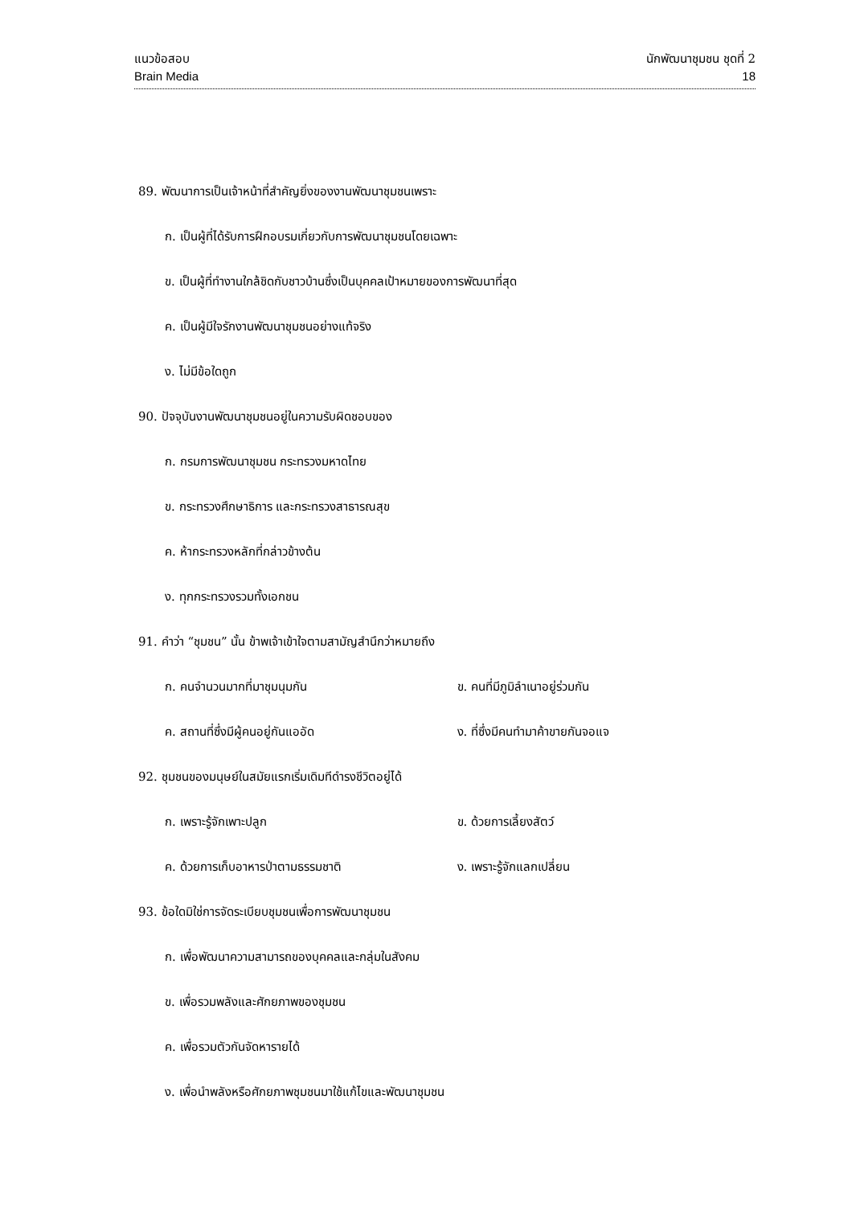แนวข้อสอบ นักพัฒนาชุมชน ชุดที่ 2
Brain Media 18
89. พัฒนาการเป็นเจ้าหน้าที่สำคัญยิ่งของงานพัฒนาชุมชนเพราะ
ก. เป็นผู้ที่ได้รับการฝึกอบรมเกี่ยวกับการพัฒนาชุมชนโดยเฉพาะ
ข. เป็นผู้ที่ทำงานใกล้ชิดกับชาวบ้านซึ่งเป็นบุคคลเป้าหมายของการพัฒนาที่สุด
ค. เป็นผู้มีใจรักงานพัฒนาชุมชนอย่างแท้จริง
ง. ไม่มีข้อใดถูก
90. ปัจจุบันงานพัฒนาชุมชนอยู่ในความรับผิดชอบของ
ก. กรมการพัฒนาชุมชน กระทรวงมหาดไทย
ข. กระทรวงศึกษาธิการ และกระทรวงสาธารณสุข
ค. ห้ากระทรวงหลักที่กล่าวข้างต้น
ง. ทุกกระทรวงรวมทั้งเอกชน
91. คำว่า “ชุมชน” นั้น ข้าพเจ้าเข้าใจตามสามัญสำนึกว่าหมายถึง
ก. คนจำนวนมากที่มาชุมนุมกัน ข. คนที่มีภูมิลำเนาอยู่ร่วมกัน
ค. สถานที่ซึ่งมีผู้คนอยู่กันแออัด ง. ที่ซึ่งมีคนทำมาค้าขายกันจอแจ
92. ชุมชนของมนุษย์ในสมัยแรกเริ่มเดิมทีดำรงชีวิตอยู่ได้
ก. เพราะรู้จักเพาะปลูก ข. ด้วยการเลี้ยงสัตว์
ค. ด้วยการเก็บอาหารป่าตามธรรมชาติ ง. เพราะรู้จักแลกเปลี่ยน
93. ข้อใดมิใช่การจัดระเบียบชุมชนเพื่อการพัฒนาชุมชน
ก. เพื่อพัฒนาความสามารถของบุคคลและกลุ่มในสังคม
ข. เพื่อรวมพลังและศักยภาพของชุมชน
ค. เพื่อรวมตัวกันจัดหารายได้
ง. เพื่อนำพลังหรือศักยภาพชุมชนมาใช้แก้ไขและพัฒนาชุมชน